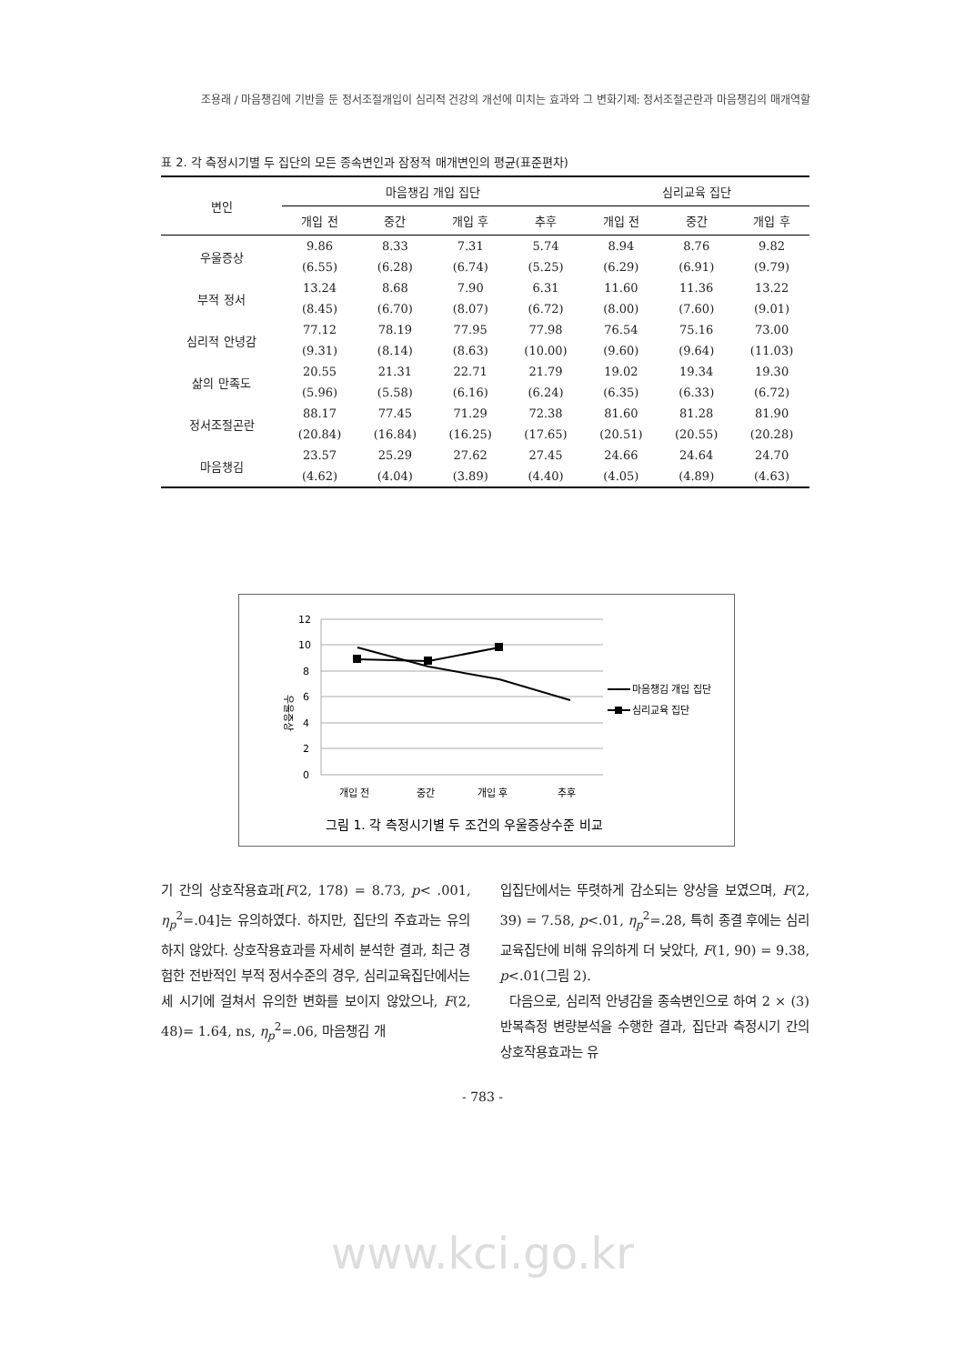조용래 / 마음챙김에 기반을 둔 정서조절개입이 심리적 건강의 개선에 미치는 효과와 그 변화기제: 정서조절곤란과 마음챙김의 매개역할
표 2. 각 측정시기별 두 집단의 모든 종속변인과 잠정적 매개변인의 평균(표준편차)
| 변인 | 마음챙김 개입 집단 | | | | 심리교육 집단 | | |
| --- | --- | --- | --- | --- | --- | --- | --- |
| | 개입 전 | 중간 | 개입 후 | 추후 | 개입 전 | 중간 | 개입 후 |
| 우울증상 | 9.86 | 8.33 | 7.31 | 5.74 | 8.94 | 8.76 | 9.82 |
| | (6.55) | (6.28) | (6.74) | (5.25) | (6.29) | (6.91) | (9.79) |
| 부적 정서 | 13.24 | 8.68 | 7.90 | 6.31 | 11.60 | 11.36 | 13.22 |
| | (8.45) | (6.70) | (8.07) | (6.72) | (8.00) | (7.60) | (9.01) |
| 심리적 안녕감 | 77.12 | 78.19 | 77.95 | 77.98 | 76.54 | 75.16 | 73.00 |
| | (9.31) | (8.14) | (8.63) | (10.00) | (9.60) | (9.64) | (11.03) |
| 삶의 만족도 | 20.55 | 21.31 | 22.71 | 21.79 | 19.02 | 19.34 | 19.30 |
| | (5.96) | (5.58) | (6.16) | (6.24) | (6.35) | (6.33) | (6.72) |
| 정서조절곤란 | 88.17 | 77.45 | 71.29 | 72.38 | 81.60 | 81.28 | 81.90 |
| | (20.84) | (16.84) | (16.25) | (17.65) | (20.51) | (20.55) | (20.28) |
| 마음챙김 | 23.57 | 25.29 | 27.62 | 27.45 | 24.66 | 24.64 | 24.70 |
| | (4.62) | (4.04) | (3.89) | (4.40) | (4.05) | (4.89) | (4.63) |
12
10
8
6
4
2
0
우울증상
개입 전
중간
개입 후
추후
마음챙김 개입 집단
심리교육 집단
그림 1. 각 측정시기별 두 조건의 우울증상수준 비교
기 간의 상호작용효과[F(2, 178) = 8.73, p< .001, η<sub>p</sub><sup>2</sup>=.04]는 유의하였다. 하지만, 집단의 주효과는 유의하지 않았다. 상호작용효과를 자세히 분석한 결과, 최근 경험한 전반적인 부적 정서수준의 경우, 심리교육집단에서는 세 시기에 걸쳐서 유의한 변화를 보이지 않았으나, F(2, 48)= 1.64, ns, η<sub>p</sub><sup>2</sup>=.06, 마음챙김 개
입집단에서는 뚜렷하게 감소되는 양상을 보였으며, F(2, 39) = 7.58, p<.01, η<sub>p</sub><sup>2</sup>=.28, 특히 종결 후에는 심리교육집단에 비해 유의하게 더 낮았다, F(1, 90) = 9.38, p<.01(그림 2).
다음으로, 심리적 안녕감을 종속변인으로 하여 2 × (3) 반복측정 변량분석을 수행한 결과, 집단과 측정시기 간의 상호작용효과는 유
- 783 -
www.kci.go.kr